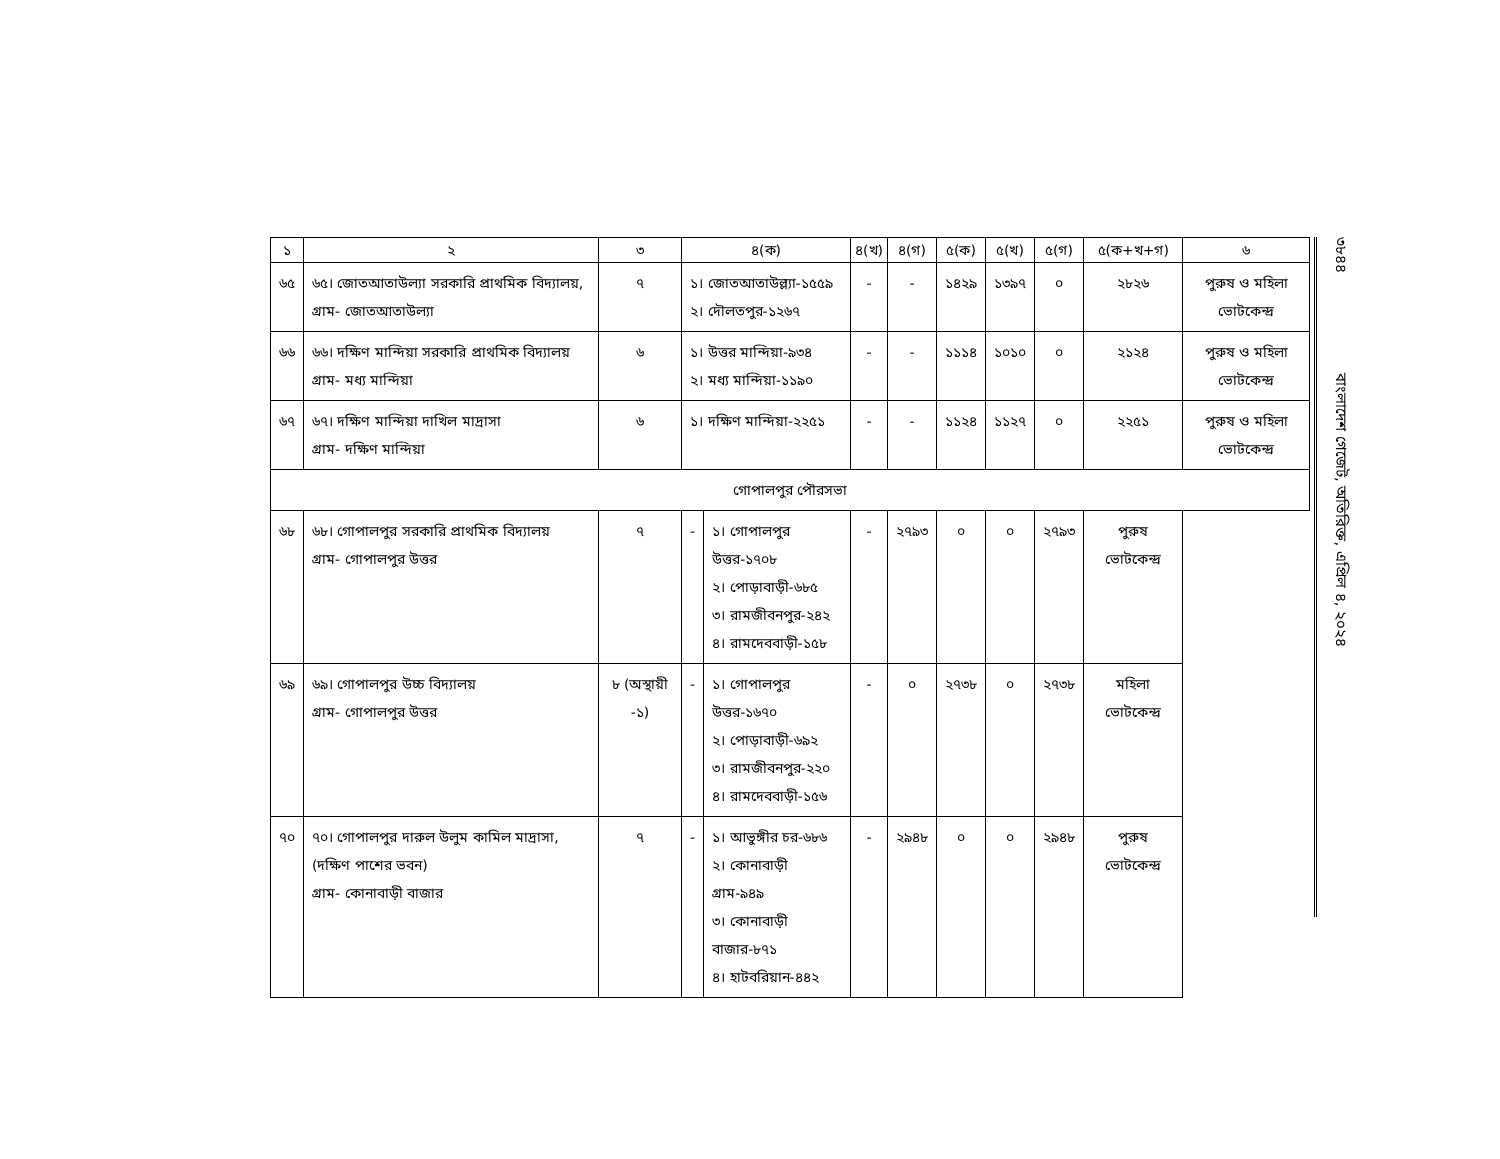| ১ | ২ | ৩ | ৪(ক) | | ৪(খ) | ৪(গ) | ৫(ক) | ৫(খ) | ৫(গ) | ৫(ক+খ+গ) | ৬ |
| --- | --- | --- | --- | --- | --- | --- | --- | --- | --- | --- | --- |
| ৬৫ | ৬৫। জোতআতাউল্যা সরকারি প্রাথমিক বিদ্যালয়, গ্রাম- জোতআতাউল্যা | ৭ | ১। জোতআতাউল্ল্যা-১৫৫৯ ২। দৌলতপুর-১২৬৭ | | - | - | ১৪২৯ | ১৩৯৭ | ০ | ২৮২৬ | পুরুষ ও মহিলা ভোটকেন্দ্র |
| ৬৬ | ৬৬। দক্ষিণ মান্দিয়া সরকারি প্রাথমিক বিদ্যালয় গ্রাম- মধ্য মান্দিয়া | ৬ | ১। উত্তর মান্দিয়া-৯৩৪ ২। মধ্য মান্দিয়া-১১৯০ | | - | - | ১১১৪ | ১০১০ | ০ | ২১২৪ | পুরুষ ও মহিলা ভোটকেন্দ্র |
| ৬৭ | ৬৭। দক্ষিণ মান্দিয়া দাখিল মাদ্রাসা গ্রাম- দক্ষিণ মান্দিয়া | ৬ | ১। দক্ষিণ মান্দিয়া-২২৫১ | | - | - | ১১২৪ | ১১২৭ | ০ | ২২৫১ | পুরুষ ও মহিলা ভোটকেন্দ্র |
| গোপালপুর পৌরসভা | | | | | | | | | | | |
| ৬৮ | ৬৮। গোপালপুর সরকারি প্রাথমিক বিদ্যালয় গ্রাম- গোপালপুর উত্তর | ৭ | - | ১। গোপালপুর উত্তর-১৭০৮ ২। পোড়াবাড়ী-৬৮৫ ৩। রামজীবনপুর-২৪২ ৪। রামদেববাড়ী-১৫৮ | - | ২৭৯৩ | ০ | ০ | ২৭৯৩ | পুরুষ ভোটকেন্দ্র | |
| ৬৯ | ৬৯। গোপালপুর উচ্চ বিদ্যালয় গ্রাম- গোপালপুর উত্তর | ৮ (অস্থায়ী -১) | - | ১। গোপালপুর উত্তর-১৬৭০ ২। পোড়াবাড়ী-৬৯২ ৩। রামজীবনপুর-২২০ ৪। রামদেববাড়ী-১৫৬ | - | ০ | ২৭৩৮ | ০ | ২৭৩৮ | মহিলা ভোটকেন্দ্র | |
| ৭০ | ৭০। গোপালপুর দারুল উলুম কামিল মাদ্রাসা, (দক্ষিণ পাশের ভবন) গ্রাম- কোনাবাড়ী বাজার | ৭ | - | ১। আভুঙ্গীর চর-৬৮৬ ২। কোনাবাড়ী গ্রাম-৯৪৯ ৩। কোনাবাড়ী বাজার-৮৭১ ৪। হাটবরিয়ান-৪৪২ | - | ২৯৪৮ | ০ | ০ | ২৯৪৮ | পুরুষ ভোটকেন্দ্র | |
৩৮৪৪ বাংলাদেশ গেজেট, অতিরিক্ত, এপ্রিল ৪, ২০২৪